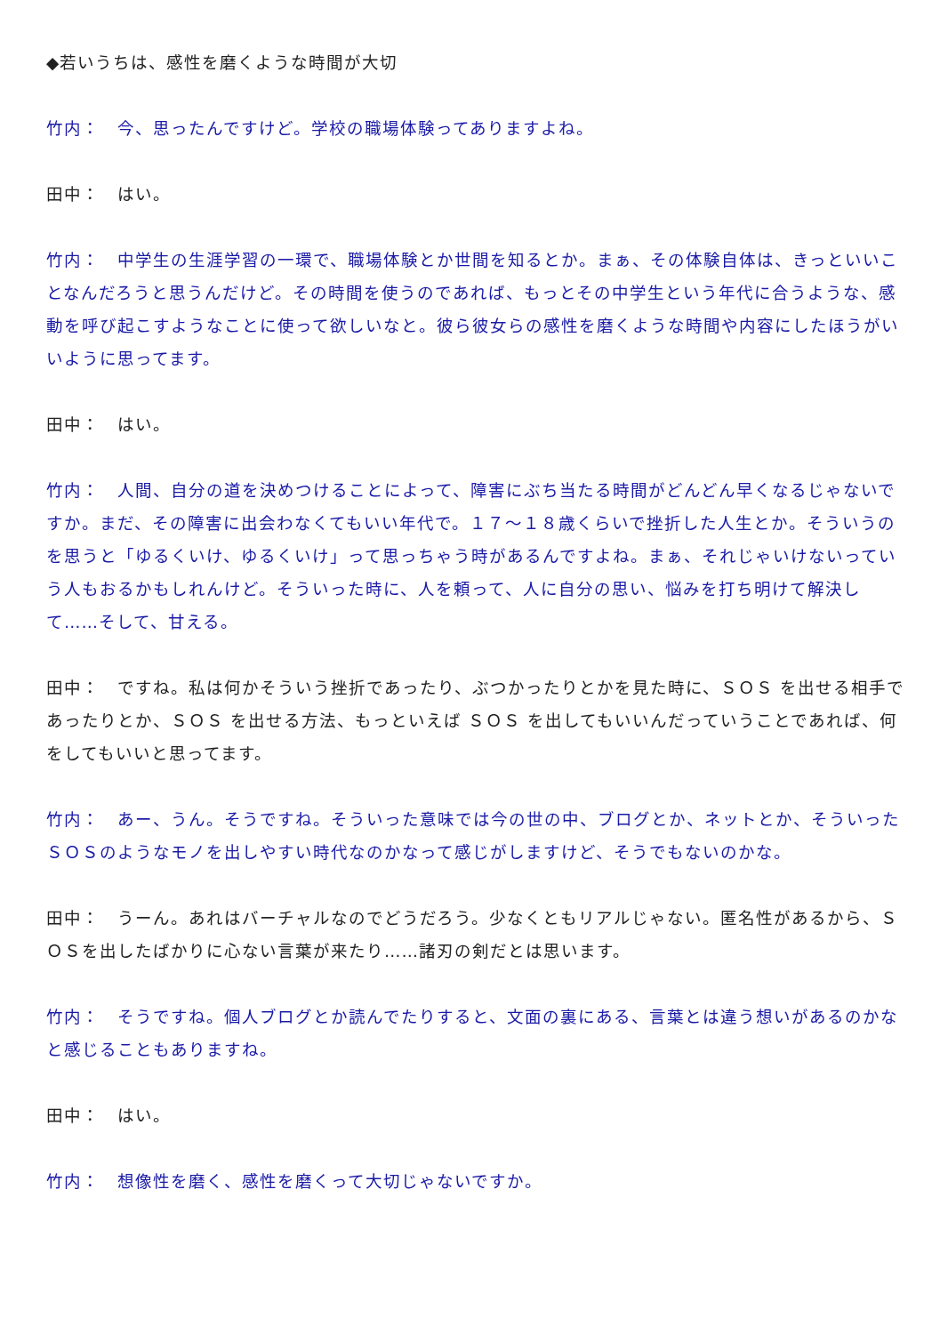◆若いうちは、感性を磨くような時間が大切
竹内：　今、思ったんですけど。学校の職場体験ってありますよね。
田中：　はい。
竹内：　中学生の生涯学習の一環で、職場体験とか世間を知るとか。まぁ、その体験自体は、きっといいことなんだろうと思うんだけど。その時間を使うのであれば、もっとその中学生という年代に合うような、感動を呼び起こすようなことに使って欲しいなと。彼ら彼女らの感性を磨くような時間や内容にしたほうがいいように思ってます。
田中：　はい。
竹内：　人間、自分の道を決めつけることによって、障害にぶち当たる時間がどんどん早くなるじゃないですか。まだ、その障害に出会わなくてもいい年代で。１７～１８歳くらいで挫折した人生とか。そういうのを思うと「ゆるくいけ、ゆるくいけ」って思っちゃう時があるんですよね。まぁ、それじゃいけないっていう人もおるかもしれんけど。そういった時に、人を頼って、人に自分の思い、悩みを打ち明けて解決して……そして、甘える。
田中：　ですね。私は何かそういう挫折であったり、ぶつかったりとかを見た時に、ＳＯＳ を出せる相手であったりとか、ＳＯＳ を出せる方法、もっといえば ＳＯＳ を出してもいいんだっていうことであれば、何をしてもいいと思ってます。
竹内：　あー、うん。そうですね。そういった意味では今の世の中、ブログとか、ネットとか、そういった ＳＯＳのようなモノを出しやすい時代なのかなって感じがしますけど、そうでもないのかな。
田中：　うーん。あれはバーチャルなのでどうだろう。少なくともリアルじゃない。匿名性があるから、ＳＯＳを出したばかりに心ない言葉が来たり……諸刃の剣だとは思います。
竹内：　そうですね。個人ブログとか読んでたりすると、文面の裏にある、言葉とは違う想いがあるのかなと感じることもありますね。
田中：　はい。
竹内：　想像性を磨く、感性を磨くって大切じゃないですか。